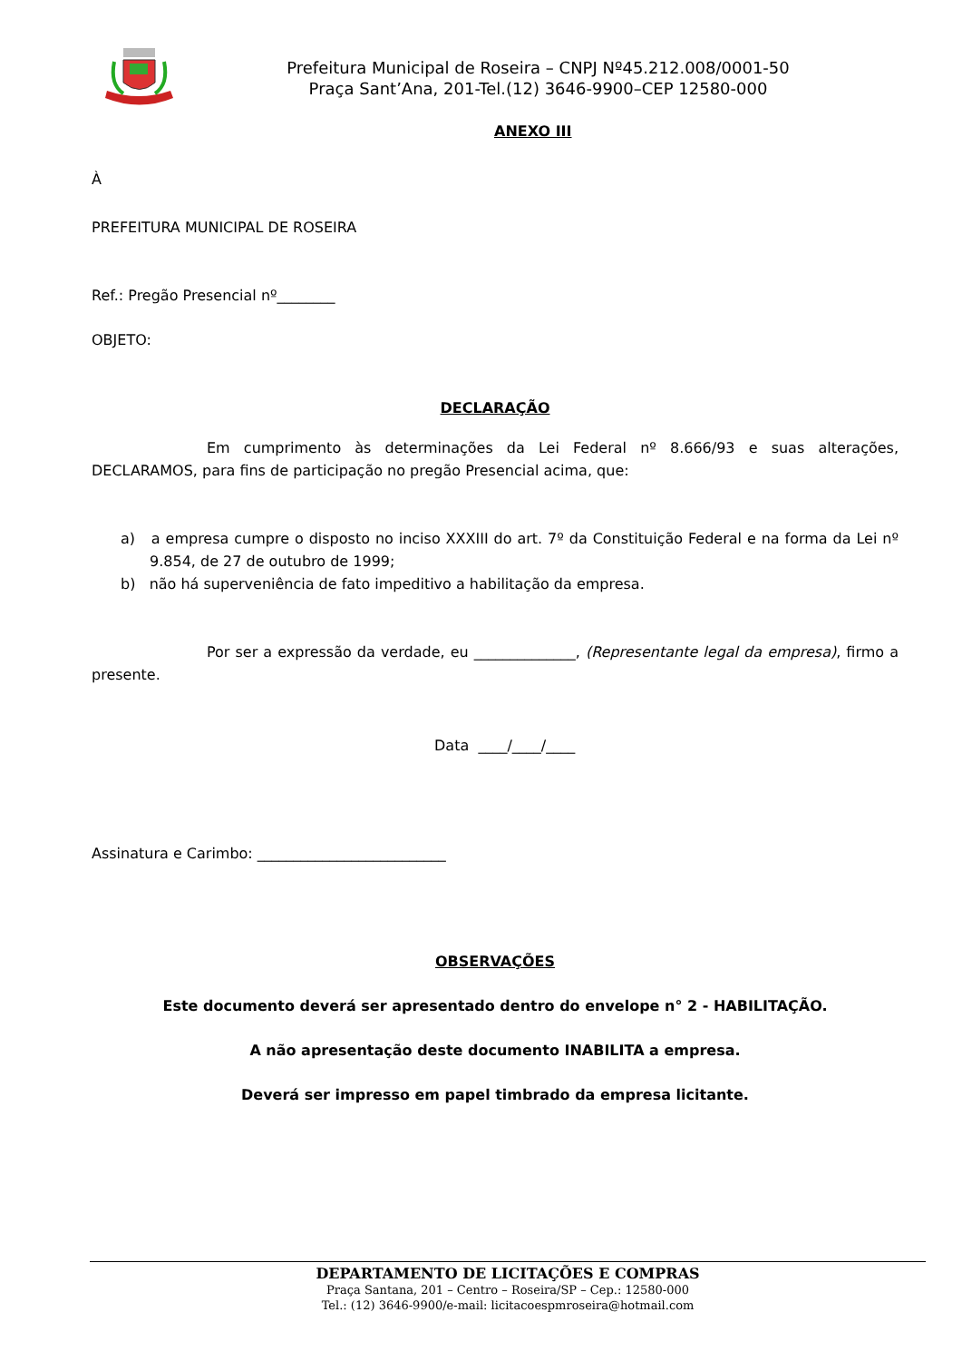Prefeitura Municipal de Roseira – CNPJ Nº45.212.008/0001-50
Praça Sant’Ana, 201-Tel.(12) 3646-9900–CEP 12580-000
ANEXO III
À
PREFEITURA MUNICIPAL DE ROSEIRA
Ref.: Pregão Presencial nº________
OBJETO:
DECLARAÇÃO
Em cumprimento às determinações da Lei Federal nº 8.666/93 e suas alterações, DECLARAMOS, para fins de participação no pregão Presencial acima, que:
a) a empresa cumpre o disposto no inciso XXXIII do art. 7º da Constituição Federal e na forma da Lei nº 9.854, de 27 de outubro de 1999;
b) não há superveniência de fato impeditivo a habilitação da empresa.
Por ser a expressão da verdade, eu ______________, (Representante legal da empresa), firmo a presente.
Data ____/____/____
Assinatura e Carimbo: __________________________
OBSERVAÇÕES
Este documento deverá ser apresentado dentro do envelope n° 2 - HABILITAÇÃO.
A não apresentação deste documento INABILITA a empresa.
Deverá ser impresso em papel timbrado da empresa licitante.
DEPARTAMENTO DE LICITAÇÕES E COMPRAS
Praça Santana, 201 – Centro – Roseira/SP – Cep.: 12580-000
Tel.: (12) 3646-9900/e-mail: licitacoespmroseira@hotmail.com